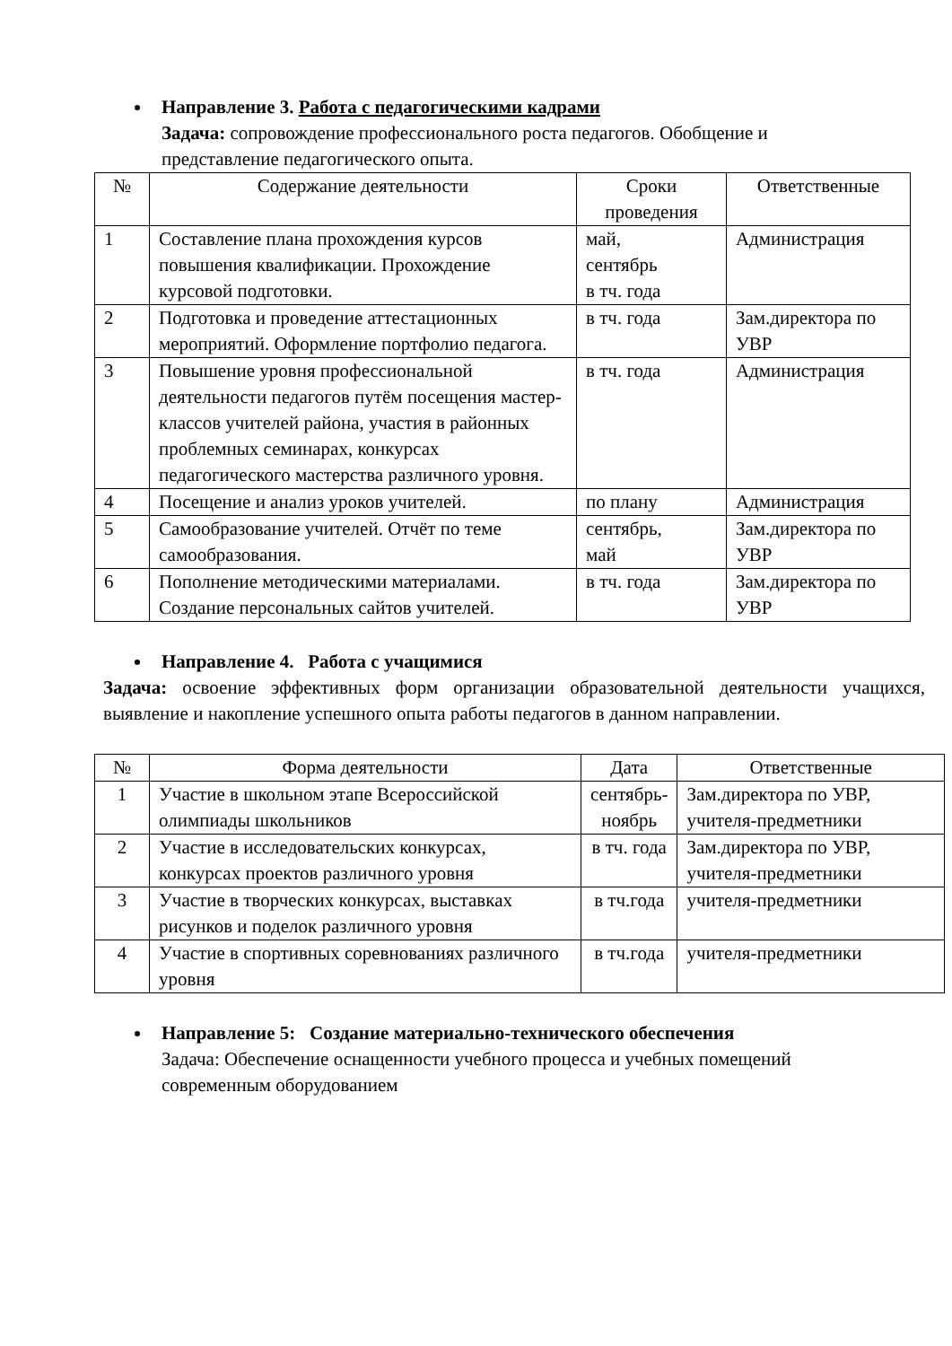Направление 3. Работа с педагогическими кадрами
Задача: сопровождение профессионального роста педагогов. Обобщение и представление педагогического опыта.
| № | Содержание деятельности | Сроки проведения | Ответственные |
| 1 | Составление плана прохождения курсов повышения квалификации. Прохождение курсовой подготовки. | май, сентябрь в тч. года | Администрация |
| 2 | Подготовка и проведение аттестационных мероприятий. Оформление портфолио педагога. | в тч. года | Зам.директора по УВР |
| 3 | Повышение уровня профессиональной деятельности педагогов путём посещения мастер-классов учителей района, участия в районных проблемных семинарах, конкурсах педагогического мастерства различного уровня. | в тч. года | Администрация |
| 4 | Посещение и анализ уроков учителей. | по плану | Администрация |
| 5 | Самообразование учителей. Отчёт по теме самообразования. | сентябрь, май | Зам.директора по УВР |
| 6 | Пополнение методическими материалами. Создание персональных сайтов учителей. | в тч. года | Зам.директора по УВР |
Направление 4. Работа с учащимися
Задача: освоение эффективных форм организации образовательной деятельности учащихся, выявление и накопление успешного опыта работы педагогов в данном направлении.
| № | Форма деятельности | Дата | Ответственные |
| 1 | Участие в школьном этапе Всероссийской олимпиады школьников | сентябрь- ноябрь | Зам.директора по УВР, учителя-предметники |
| 2 | Участие в исследовательских конкурсах, конкурсах проектов различного уровня | в тч. года | Зам.директора по УВР, учителя-предметники |
| 3 | Участие в творческих конкурсах, выставках рисунков и поделок различного уровня | в тч.года | учителя-предметники |
| 4 | Участие в спортивных соревнованиях различного уровня | в тч.года | учителя-предметники |
Направление 5: Создание материально-технического обеспечения
Задача: Обеспечение оснащенности учебного процесса и учебных помещений современным оборудованием